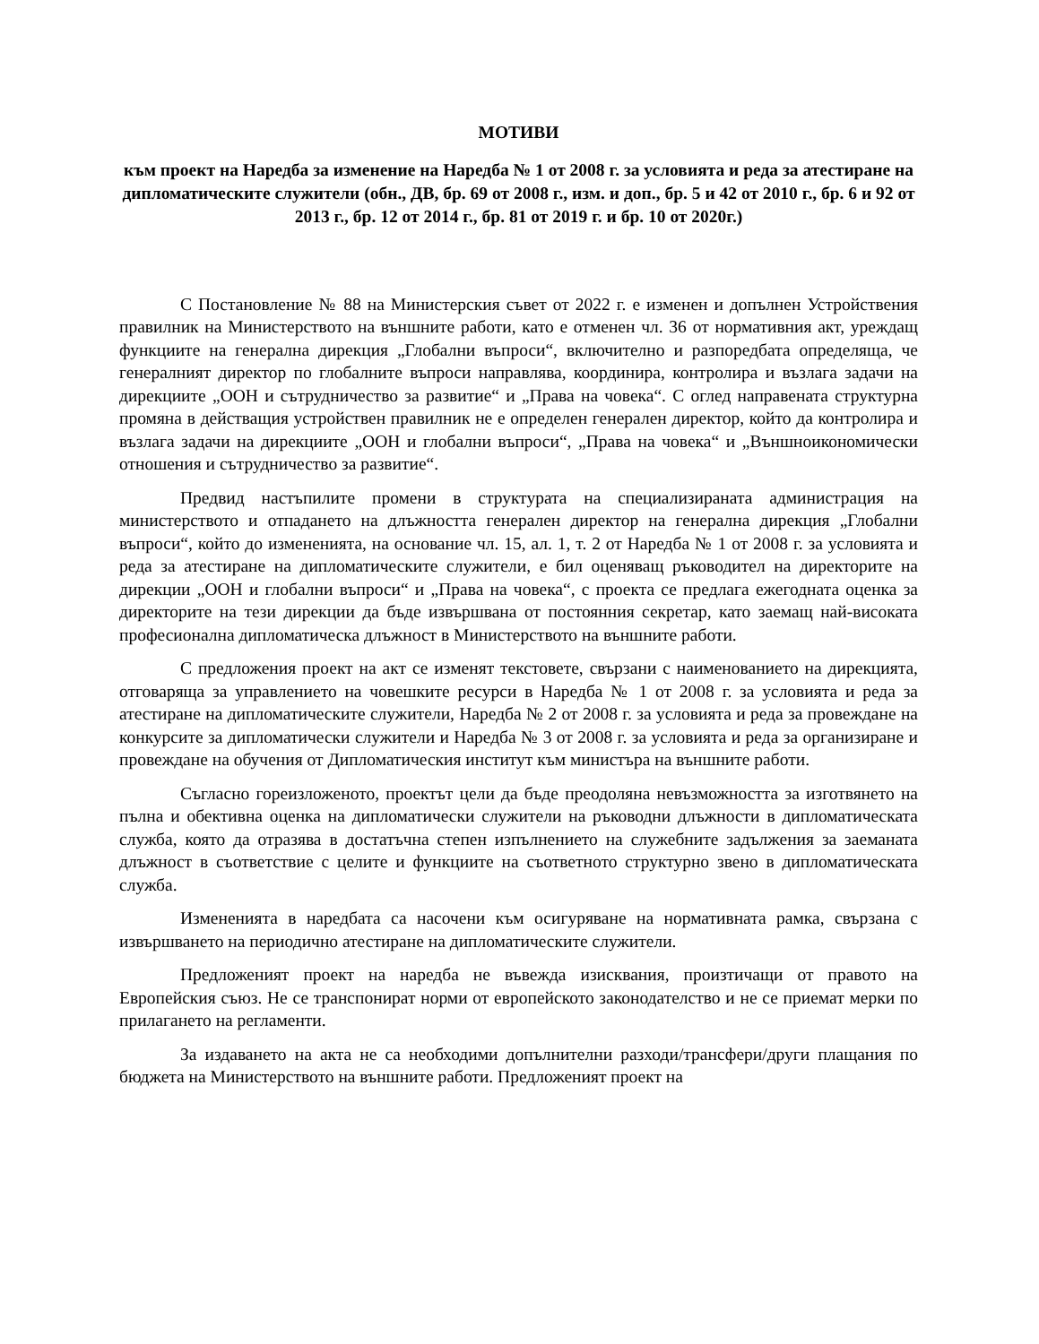МОТИВИ
към проект на Наредба за изменение на Наредба № 1 от 2008 г. за условията и реда за атестиране на дипломатическите служители (обн., ДВ, бр. 69 от 2008 г., изм. и доп., бр. 5 и 42 от 2010 г., бр. 6 и 92 от 2013 г., бр. 12 от 2014 г., бр. 81 от 2019 г. и бр. 10 от 2020г.)
С Постановление № 88 на Министерския съвет от 2022 г. е изменен и допълнен Устройствения правилник на Министерството на външните работи, като е отменен чл. 36 от нормативния акт, уреждащ функциите на генерална дирекция „Глобални въпроси“, включително и разпоредбата определяща, че генералният директор по глобалните въпроси направлява, координира, контролира и възлага задачи на дирекциите „ООН и сътрудничество за развитие“ и „Права на човека“. С оглед направената структурна промяна в действащия устройствен правилник не е определен генерален директор, който да контролира и възлага задачи на дирекциите „ООН и глобални въпроси“, „Права на човека“ и „Външноикономически отношения и сътрудничество за развитие“.
Предвид настъпилите промени в структурата на специализираната администрация на министерството и отпадането на длъжността генерален директор на генерална дирекция „Глобални въпроси“, който до измененията, на основание чл. 15, ал. 1, т. 2 от Наредба № 1 от 2008 г. за условията и реда за атестиране на дипломатическите служители, е бил оценяващ ръководител на директорите на дирекции „ООН и глобални въпроси“ и „Права на човека“, с проекта се предлага ежегодната оценка за директорите на тези дирекции да бъде извършвана от постоянния секретар, като заемащ най-високата професионална дипломатическа длъжност в Министерството на външните работи.
С предложения проект на акт се изменят текстовете, свързани с наименованието на дирекцията, отговаряща за управлението на човешките ресурси в Наредба № 1 от 2008 г. за условията и реда за атестиране на дипломатическите служители, Наредба № 2 от 2008 г. за условията и реда за провеждане на конкурсите за дипломатически служители и Наредба № 3 от 2008 г. за условията и реда за организиране и провеждане на обучения от Дипломатическия институт към министъра на външните работи.
Съгласно гореизложеното, проектът цели да бъде преодоляна невъзможността за изготвянето на пълна и обективна оценка на дипломатически служители на ръководни длъжности в дипломатическата служба, която да отразява в достатъчна степен изпълнението на служебните задължения за заеманата длъжност в съответствие с целите и функциите на съответното структурно звено в дипломатическата служба.
Измененията в наредбата са насочени към осигуряване на нормативната рамка, свързана с извършването на периодично атестиране на дипломатическите служители.
Предложеният проект на наредба не въвежда изисквания, произтичащи от правото на Европейския съюз. Не се транспонират норми от европейското законодателство и не се приемат мерки по прилагането на регламенти.
За издаването на акта не са необходими допълнителни разходи/трансфери/други плащания по бюджета на Министерството на външните работи. Предложеният проект на